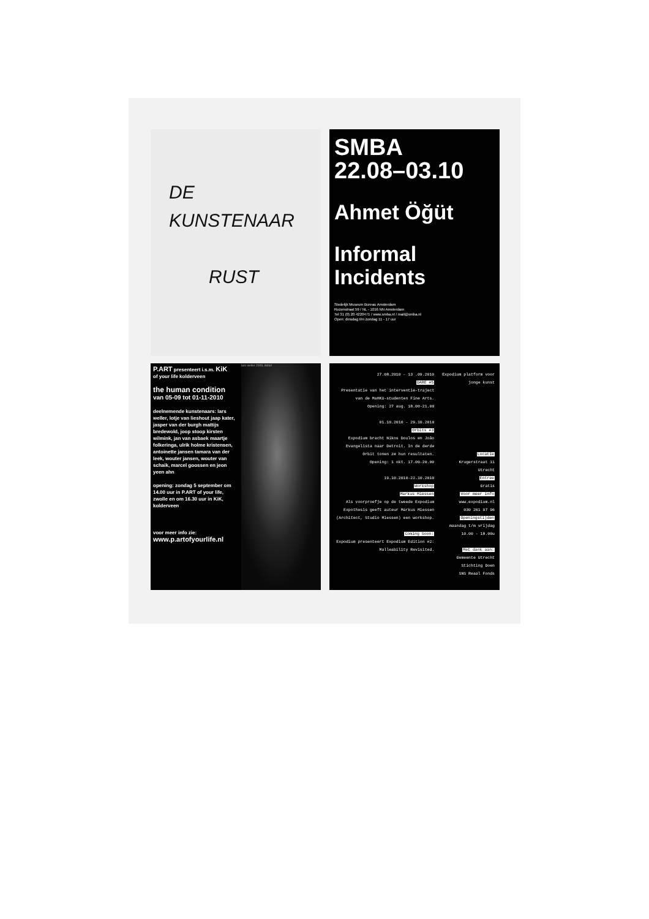DE
KUNSTENAAR
RUST
SMBA
22.08–03.10
Ahmet Öğüt
Informal
Incidents
Stedelijk Museum Bureau Amsterdam
Rozenstraat 59 / NL - 1016 NN Amsterdam
Tel 31 (0) 20 4220471 / www.smba.nl / mail@smba.nl
Open: dinsdag t/m zondag 11 - 17 uur
P.ART presenteert i.s.m. KiK
of your life kolderveen
the human condition
van 05-09 tot 01-11-2010
deelnemende kunstenaars: lars weller, lotje van lieshout jaap kater, jasper van der burgh mattijs bredewold, joop stoop kirsten wilmink, jan van asbaek maartje folkeringa, ulrik holme kristensen, antoinette jansen tamara van der leek, wouter jansen, wouter van schaik, marcel goossen en jeon yeen ahn
opening: zondag 5 september om 14.00 uur in P.ART of your life, zwolle en om 16.30 uur in KiK, kolderveen
voor meer info zie:
www.p.artofyourlife.nl
lars weller 2009, detail
27.08.2010 - 13 .09.2010
DARE #5
Presentatie van het interventie-traject van de MaHKU-studenten Fine Arts.
Opening: 27 aug. 18.00-21.00
01.10.2010 - 29.10.2010
Orbits #3
Expodium bracht Nikos Doulos en João Evangelista naar Detroit. In de derde Orbit tonen ze hun resultaten.
Opening: 1 okt. 17.00-20.00
19.10.2010-22.10.2010
Workshop
Markus Miessen
Als voorproefje op de tweede Expodium Expothesis geeft auteur Markus Miessen (Architect, Studio Miessen) een workshop.
Coming Soon:
Expodium presenteert Expodium Edition #2: Malleability Revisited.
Expodium platform voor jonge kunst
Locatie
Krugerstraat 11
Utrecht
Entree
Gratis
Voor meer info
www.expodium.nl
030 261 97 96
Openingstijden
maandag t/m vrijdag
10.00 - 18.00u
Met dank aan:
Gemeente Utrecht
Stichting Doen
SNS Reaal Fonds